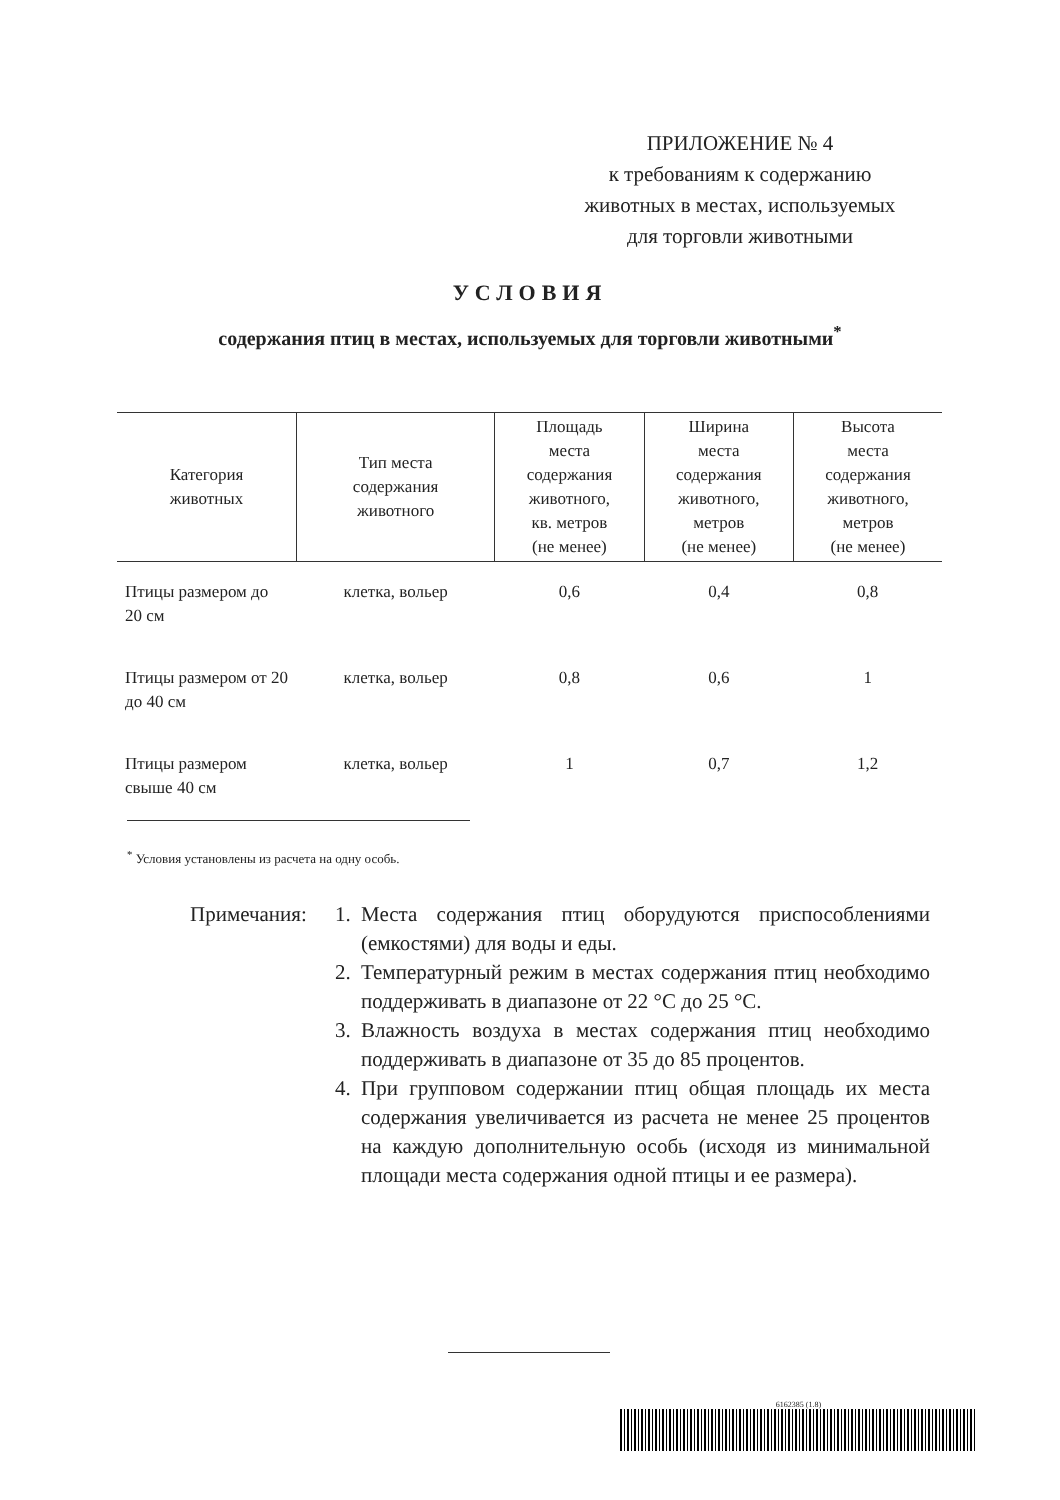ПРИЛОЖЕНИЕ № 4
к требованиям к содержанию
животных в местах, используемых
для торговли животными
УСЛОВИЯ
содержания птиц в местах, используемых для торговли животными<sup>*</sup>
| Категория животных | Тип места содержания животного | Площадь места содержания животного, кв. метров (не менее) | Ширина места содержания животного, метров (не менее) | Высота места содержания животного, метров (не менее) |
| --- | --- | --- | --- | --- |
| Птицы размером до 20 см | клетка, вольер | 0,6 | 0,4 | 0,8 |
| Птицы размером от 20 до 40 см | клетка, вольер | 0,8 | 0,6 | 1 |
| Птицы размером свыше 40 см | клетка, вольер | 1 | 0,7 | 1,2 |
<sup>*</sup> Условия установлены из расчета на одну особь.
Примечания: 1. Места содержания птиц оборудуются приспособлениями (емкостями) для воды и еды.
2. Температурный режим в местах содержания птиц необходимо поддерживать в диапазоне от 22 °С до 25 °С.
3. Влажность воздуха в местах содержания птиц необходимо поддерживать в диапазоне от 35 до 85 процентов.
4. При групповом содержании птиц общая площадь их места содержания увеличивается из расчета не менее 25 процентов на каждую дополнительную особь (исходя из минимальной площади места содержания одной птицы и ее размера).
6162385 (1.8)